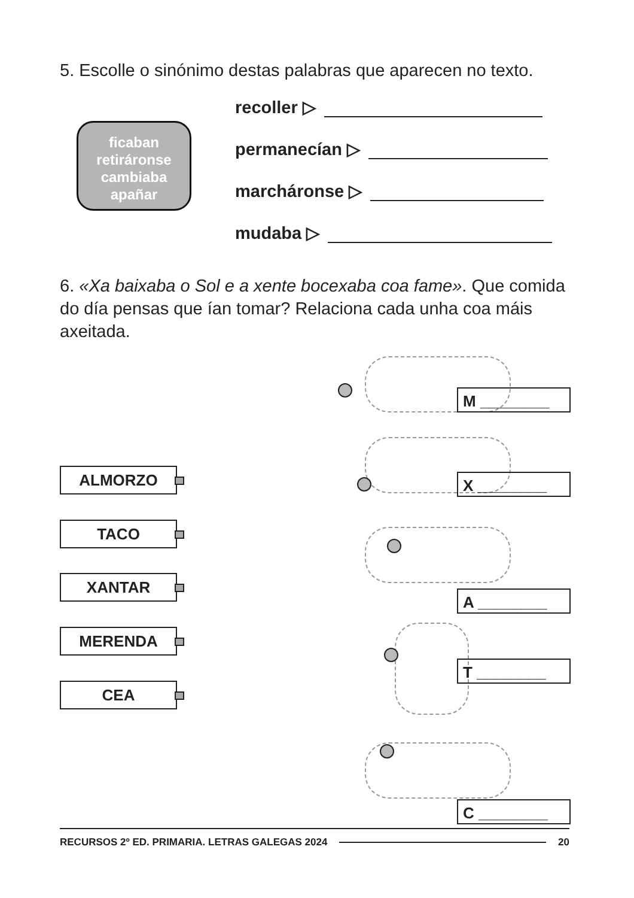5. Escolle o sinónimo destas palabras que aparecen no texto.
ficaban
retiráronse
cambiaba
apañar
recoller ▷
permanecían ▷
marcháronse ▷
mudaba ▷
6. «Xa baixaba o Sol e a xente bocexaba coa fame». Que comida do día pensas que ían tomar? Relaciona cada unha coa máis axeitada.
ALMORZO
TACO
XANTAR
MERENDA
CEA
M ________
X ________
A ________
T ________
C ________
RECURSOS 2º ED. PRIMARIA. LETRAS GALEGAS 2024 20